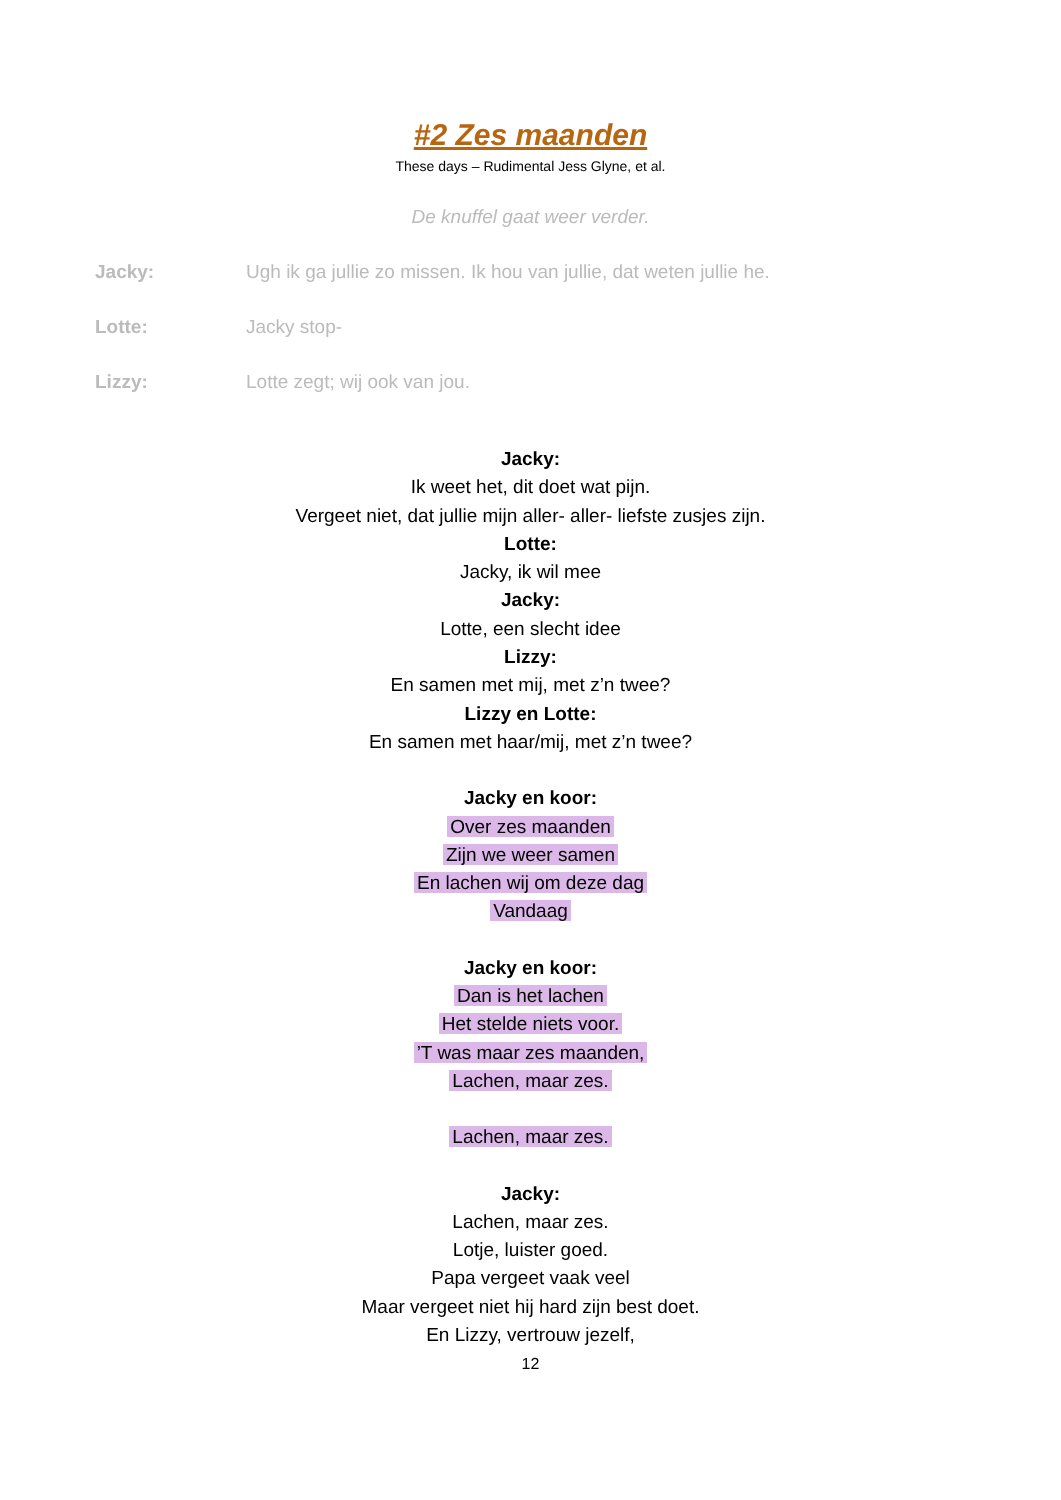#2 Zes maanden
These days – Rudimental Jess Glyne, et al.
De knuffel gaat weer verder.
Jacky: Ugh ik ga jullie zo missen. Ik hou van jullie, dat weten jullie he.
Lotte: Jacky stop-
Lizzy: Lotte zegt; wij ook van jou.
Jacky:
Ik weet het, dit doet wat pijn.
Vergeet niet, dat jullie mijn aller- aller- liefste zusjes zijn.
Lotte:
Jacky, ik wil mee
Jacky:
Lotte, een slecht idee
Lizzy:
En samen met mij, met z’n twee?
Lizzy en Lotte:
En samen met haar/mij, met z’n twee?
Jacky en koor:
Over zes maanden
Zijn we weer samen
En lachen wij om deze dag
Vandaag
Jacky en koor:
Dan is het lachen
Het stelde niets voor.
’T was maar zes maanden,
Lachen, maar zes.
Lachen, maar zes.
Jacky:
Lachen, maar zes.
Lotje, luister goed.
Papa vergeet vaak veel
Maar vergeet niet hij hard zijn best doet.
En Lizzy, vertrouw jezelf,
12